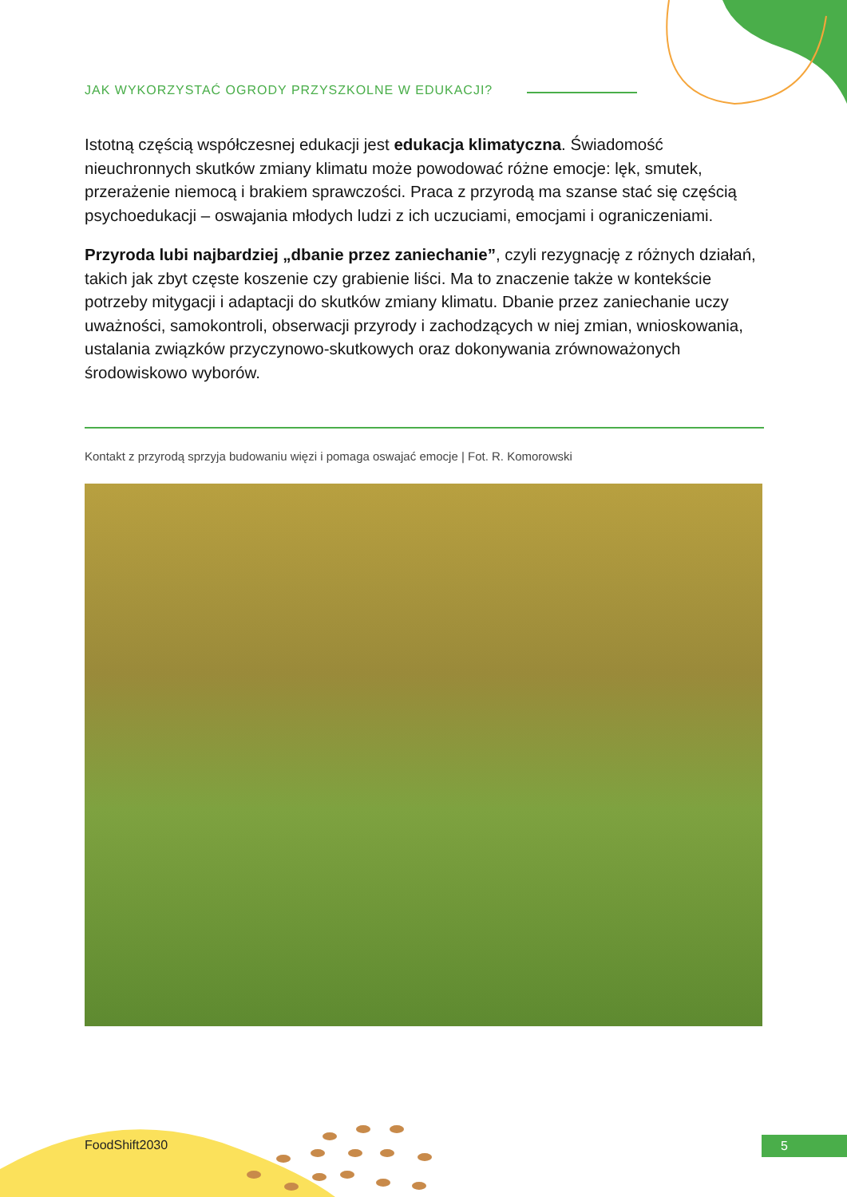JAK WYKORZYSTAĆ OGRODY PRZYSZKOLNE W EDUKACJI?
Istotną częścią współczesnej edukacji jest edukacja klimatyczna. Świadomość nieuchronnych skutków zmiany klimatu może powodować różne emocje: lęk, smutek, przerażenie niemocą i brakiem sprawczości. Praca z przyrodą ma szanse stać się częścią psychoedukacji – oswajania młodych ludzi z ich uczuciami, emocjami i ograniczeniami.
Przyroda lubi najbardziej „dbanie przez zaniechanie”, czyli rezygnację z różnych działań, takich jak zbyt częste koszenie czy grabienie liści. Ma to znaczenie także w kontekście potrzeby mitygacji i adaptacji do skutków zmiany klimatu. Dbanie przez zaniechanie uczy uważności, samokontroli, obserwacji przyrody i zachodzących w niej zmian, wnioskowania, ustalania związków przyczynowo-skutkowych oraz dokonywania zrównoważonych środowiskowo wyborów.
Kontakt z przyrodą sprzyja budowaniu więzi i pomaga oswajać emocje | Fot. R. Komorowski
FoodShift2030 5